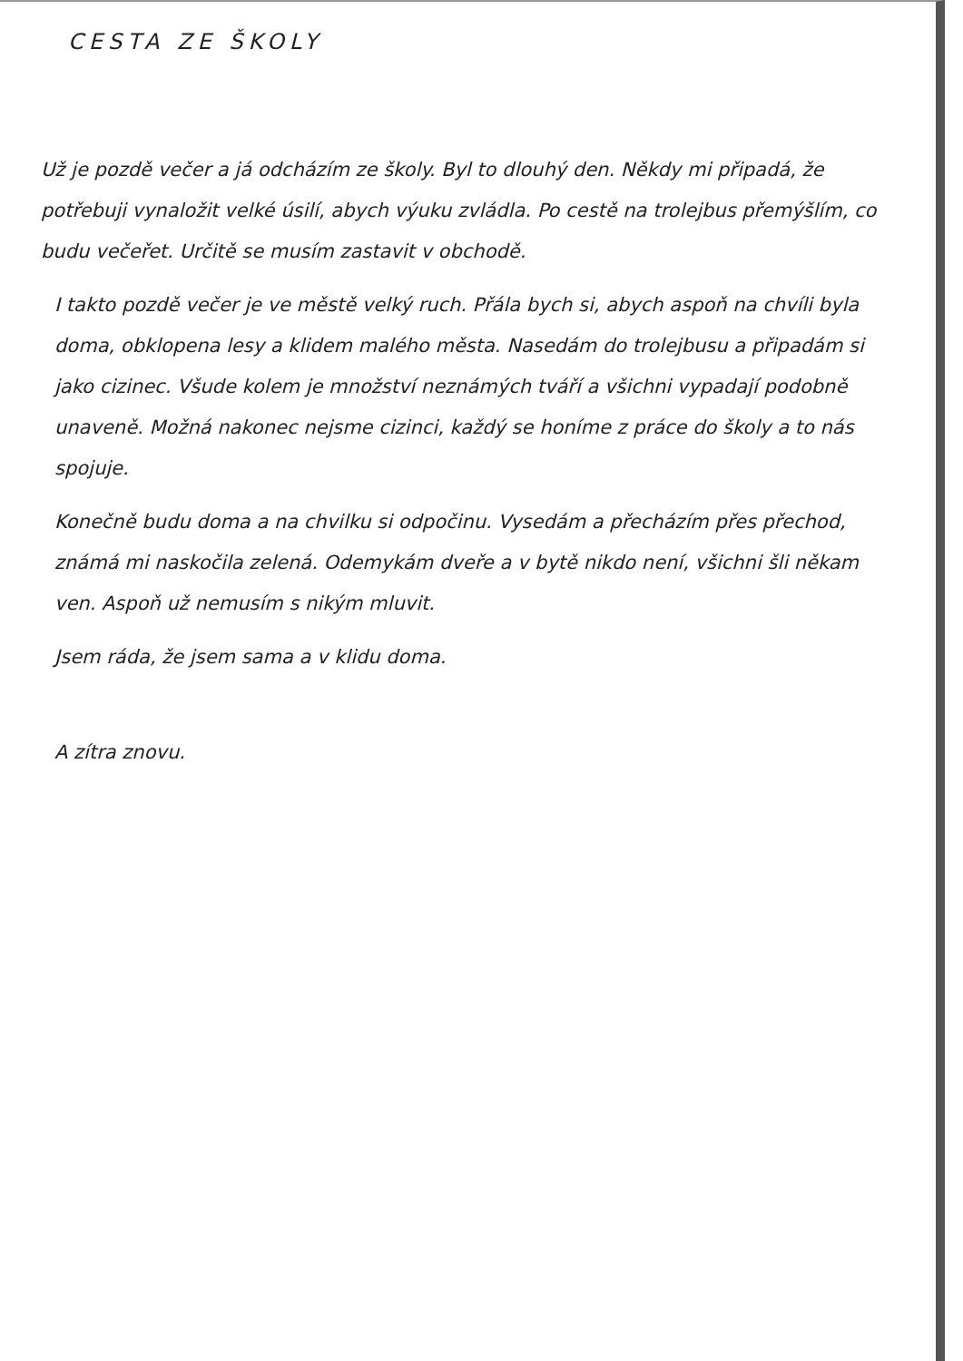CESTA ZE ŠKOLY
Už je pozdě večer a já odcházím ze školy. Byl to dlouhý den. Někdy mi připadá, že potřebuji vynaložit velké úsilí, abych výuku zvládla. Po cestě na trolejbus přemýšlím, co budu večeřet. Určitě se musím zastavit v obchodě.
I takto pozdě večer je ve městě velký ruch. Přála bych si, abych aspoň na chvíli byla doma, obklopena lesy a klidem malého města. Nasedám do trolejbusu a připadám si jako cizinec. Všude kolem je množství neznámých tváří a všichni vypadají podobně unaveně. Možná nakonec nejsme cizinci, každý se honíme z práce do školy a to nás spojuje.
Konečně budu doma a na chvilku si odpočinu. Vysedám a přecházím přes přechod, známá mi naskočila zelená. Odemykám dveře a v bytě nikdo není, všichni šli někam ven. Aspoň už nemusím s nikým mluvit.
Jsem ráda, že jsem sama a v klidu doma.
A zítra znovu.